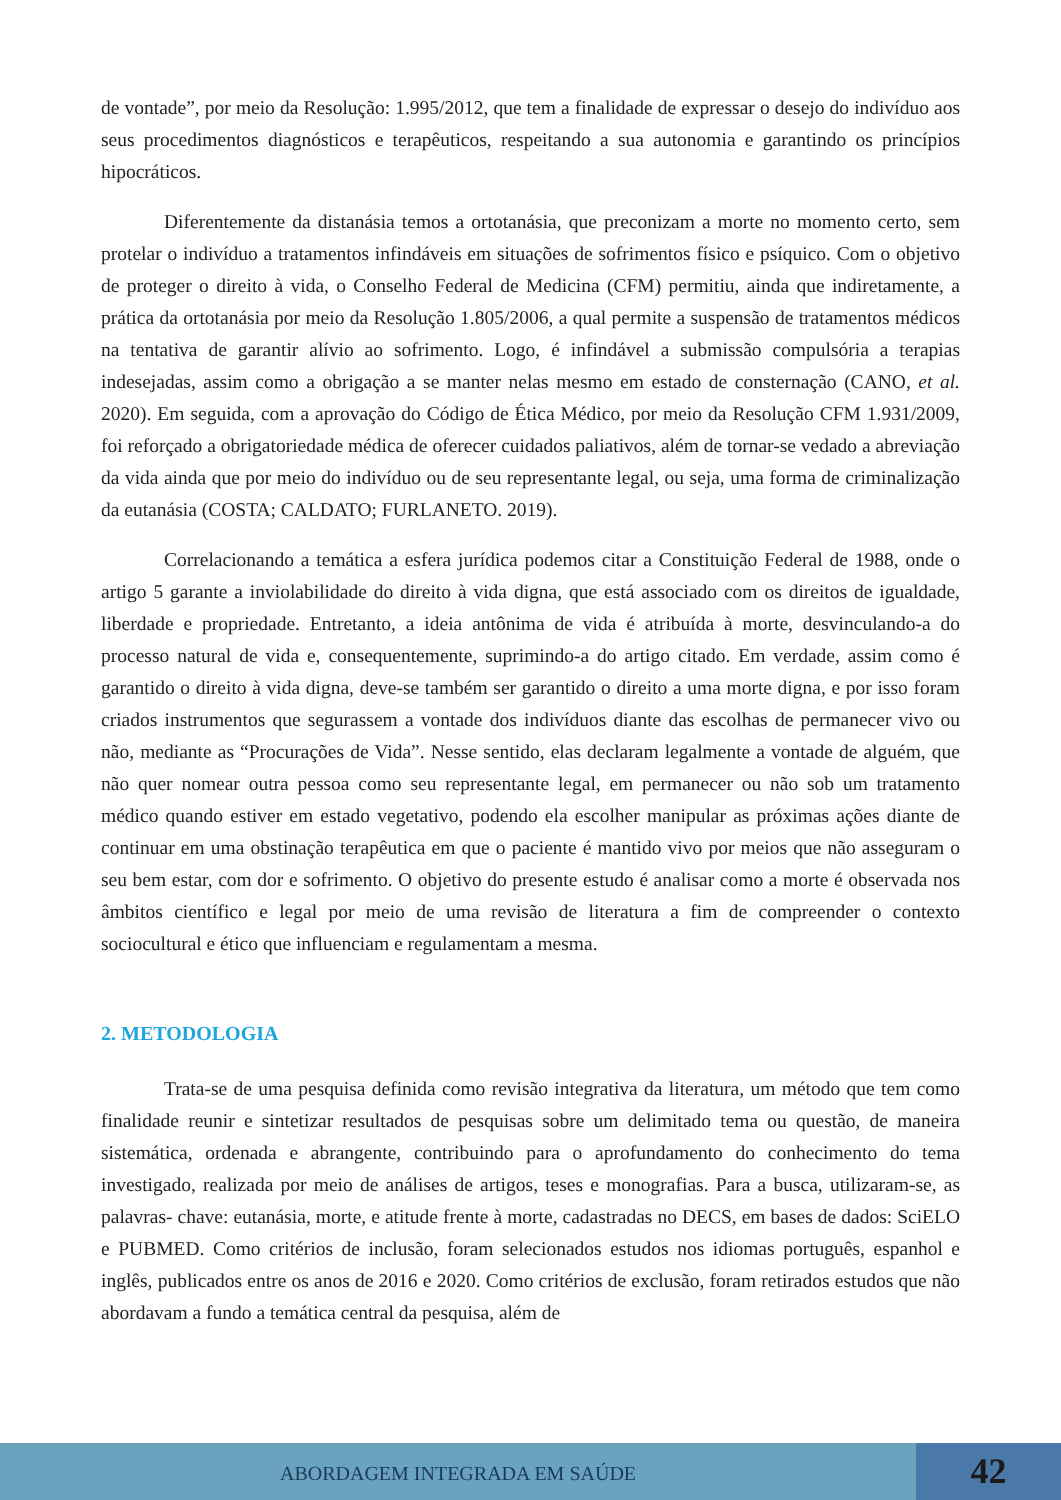de vontade”, por meio da Resolução: 1.995/2012, que tem a finalidade de expressar o desejo do indivíduo aos seus procedimentos diagnósticos e terapêuticos, respeitando a sua autonomia e garantindo os princípios hipocráticos.
Diferentemente da distanásia temos a ortotanásia, que preconizam a morte no momento certo, sem protelar o indivíduo a tratamentos infindáveis em situações de sofrimentos físico e psíquico. Com o objetivo de proteger o direito à vida, o Conselho Federal de Medicina (CFM) permitiu, ainda que indiretamente, a prática da ortotanásia por meio da Resolução 1.805/2006, a qual permite a suspensão de tratamentos médicos na tentativa de garantir alívio ao sofrimento. Logo, é infindável a submissão compulsória a terapias indesejadas, assim como a obrigação a se manter nelas mesmo em estado de consternação (CANO, et al. 2020). Em seguida, com a aprovação do Código de Ética Médico, por meio da Resolução CFM 1.931/2009, foi reforçado a obrigatoriedade médica de oferecer cuidados paliativos, além de tornar-se vedado a abreviação da vida ainda que por meio do indivíduo ou de seu representante legal, ou seja, uma forma de criminalização da eutanásia (COSTA; CALDATO; FURLANETO. 2019).
Correlacionando a temática a esfera jurídica podemos citar a Constituição Federal de 1988, onde o artigo 5 garante a inviolabilidade do direito à vida digna, que está associado com os direitos de igualdade, liberdade e propriedade. Entretanto, a ideia antônima de vida é atribuída à morte, desvinculando-a do processo natural de vida e, consequentemente, suprimindo-a do artigo citado. Em verdade, assim como é garantido o direito à vida digna, deve-se também ser garantido o direito a uma morte digna, e por isso foram criados instrumentos que segurassem a vontade dos indivíduos diante das escolhas de permanecer vivo ou não, mediante as “Procurações de Vida”. Nesse sentido, elas declaram legalmente a vontade de alguém, que não quer nomear outra pessoa como seu representante legal, em permanecer ou não sob um tratamento médico quando estiver em estado vegetativo, podendo ela escolher manipular as próximas ações diante de continuar em uma obstinação terapêutica em que o paciente é mantido vivo por meios que não asseguram o seu bem estar, com dor e sofrimento. O objetivo do presente estudo é analisar como a morte é observada nos âmbitos científico e legal por meio de uma revisão de literatura a fim de compreender o contexto sociocultural e ético que influenciam e regulamentam a mesma.
2. METODOLOGIA
Trata-se de uma pesquisa definida como revisão integrativa da literatura, um método que tem como finalidade reunir e sintetizar resultados de pesquisas sobre um delimitado tema ou questão, de maneira sistemática, ordenada e abrangente, contribuindo para o aprofundamento do conhecimento do tema investigado, realizada por meio de análises de artigos, teses e monografias. Para a busca, utilizaram-se, as palavras- chave: eutanásia, morte, e atitude frente à morte, cadastradas no DECS, em bases de dados: SciELO e PUBMED. Como critérios de inclusão, foram selecionados estudos nos idiomas português, espanhol e inglês, publicados entre os anos de 2016 e 2020. Como critérios de exclusão, foram retirados estudos que não abordavam a fundo a temática central da pesquisa, além de
ABORDAGEM INTEGRADA EM SAÚDE
42